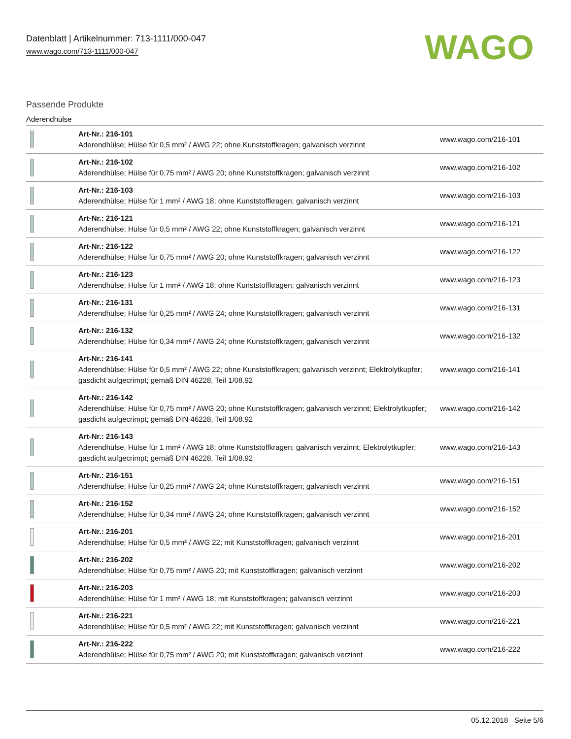Datenblatt | Artikelnummer: 713-1111/000-047
www.wago.com/713-1111/000-047
WAGO
Passende Produkte
Aderendhülse
| | Art-Nr.: 216-101 Aderendhülse; Hülse für 0,5 mm² / AWG 22; ohne Kunststoffkragen; galvanisch verzinnt | www.wago.com/216-101 |
| | Art-Nr.: 216-102 Aderendhülse; Hülse für 0,75 mm² / AWG 20; ohne Kunststoffkragen; galvanisch verzinnt | www.wago.com/216-102 |
| | Art-Nr.: 216-103 Aderendhülse; Hülse für 1 mm² / AWG 18; ohne Kunststoffkragen; galvanisch verzinnt | www.wago.com/216-103 |
| | Art-Nr.: 216-121 Aderendhülse; Hülse für 0,5 mm² / AWG 22; ohne Kunststoffkragen; galvanisch verzinnt | www.wago.com/216-121 |
| | Art-Nr.: 216-122 Aderendhülse; Hülse für 0,75 mm² / AWG 20; ohne Kunststoffkragen; galvanisch verzinnt | www.wago.com/216-122 |
| | Art-Nr.: 216-123 Aderendhülse; Hülse für 1 mm² / AWG 18; ohne Kunststoffkragen; galvanisch verzinnt | www.wago.com/216-123 |
| | Art-Nr.: 216-131 Aderendhülse; Hülse für 0,25 mm² / AWG 24; ohne Kunststoffkragen; galvanisch verzinnt | www.wago.com/216-131 |
| | Art-Nr.: 216-132 Aderendhülse; Hülse für 0,34 mm² / AWG 24; ohne Kunststoffkragen; galvanisch verzinnt | www.wago.com/216-132 |
| | Art-Nr.: 216-141 Aderendhülse; Hülse für 0,5 mm² / AWG 22; ohne Kunststoffkragen; galvanisch verzinnt; Elektrolytkupfer; gasdicht aufgecrimpt; gemäß DIN 46228, Teil 1/08.92 | www.wago.com/216-141 |
| | Art-Nr.: 216-142 Aderendhülse; Hülse für 0,75 mm² / AWG 20; ohne Kunststoffkragen; galvanisch verzinnt; Elektrolytkupfer; gasdicht aufgecrimpt; gemäß DIN 46228, Teil 1/08.92 | www.wago.com/216-142 |
| | Art-Nr.: 216-143 Aderendhülse; Hülse für 1 mm² / AWG 18; ohne Kunststoffkragen; galvanisch verzinnt; Elektrolytkupfer; gasdicht aufgecrimpt; gemäß DIN 46228, Teil 1/08.92 | www.wago.com/216-143 |
| | Art-Nr.: 216-151 Aderendhülse; Hülse für 0,25 mm² / AWG 24; ohne Kunststoffkragen; galvanisch verzinnt | www.wago.com/216-151 |
| | Art-Nr.: 216-152 Aderendhülse; Hülse für 0,34 mm² / AWG 24; ohne Kunststoffkragen; galvanisch verzinnt | www.wago.com/216-152 |
| | Art-Nr.: 216-201 Aderendhülse; Hülse für 0,5 mm² / AWG 22; mit Kunststoffkragen; galvanisch verzinnt | www.wago.com/216-201 |
| | Art-Nr.: 216-202 Aderendhülse; Hülse für 0,75 mm² / AWG 20; mit Kunststoffkragen; galvanisch verzinnt | www.wago.com/216-202 |
| | Art-Nr.: 216-203 Aderendhülse; Hülse für 1 mm² / AWG 18; mit Kunststoffkragen; galvanisch verzinnt | www.wago.com/216-203 |
| | Art-Nr.: 216-221 Aderendhülse; Hülse für 0,5 mm² / AWG 22; mit Kunststoffkragen; galvanisch verzinnt | www.wago.com/216-221 |
| | Art-Nr.: 216-222 Aderendhülse; Hülse für 0,75 mm² / AWG 20; mit Kunststoffkragen; galvanisch verzinnt | www.wago.com/216-222 |
05.12.2018 Seite 5/6